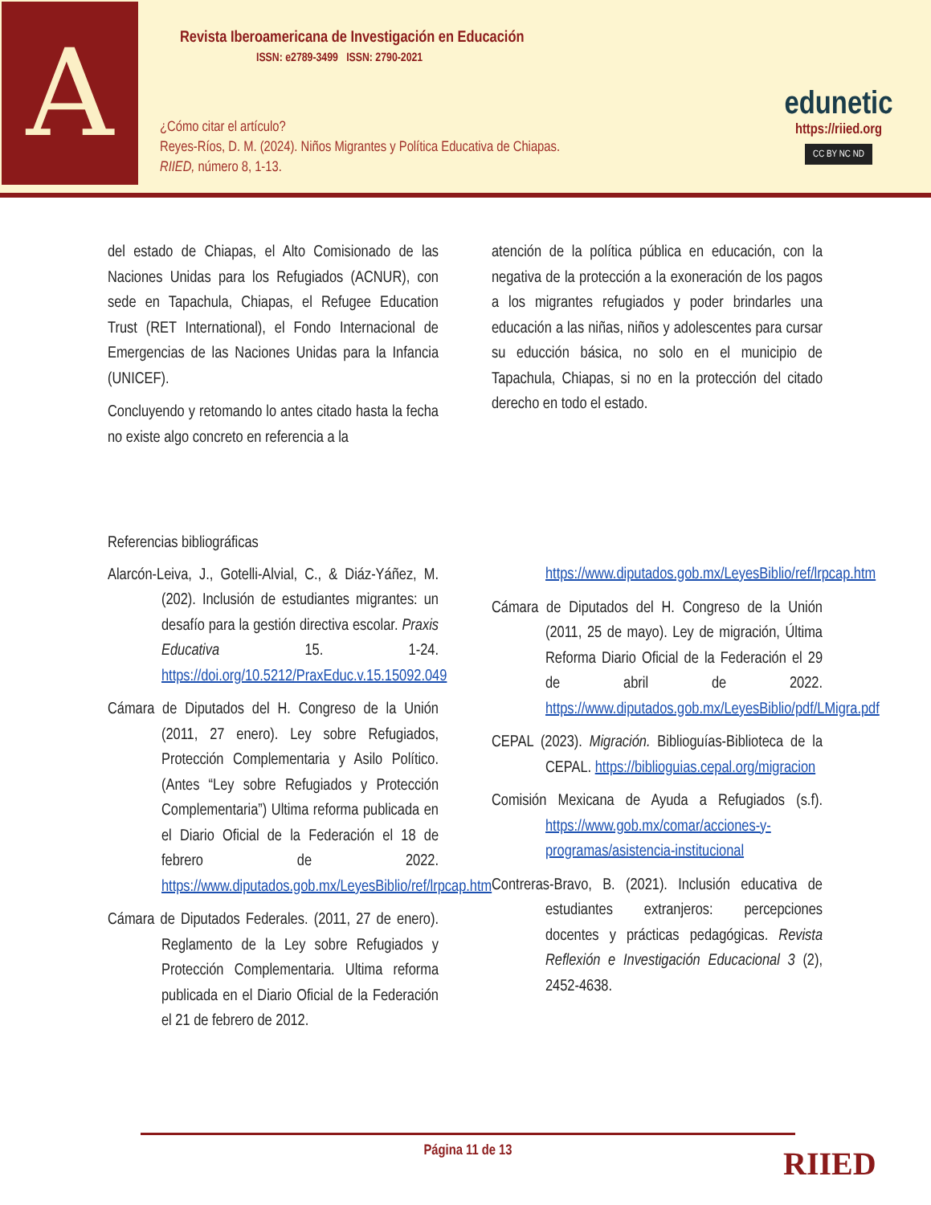A
Revista Iberoamericana de Investigación en Educación
ISSN: e2789-3499 ISSN: 2790-2021
¿Cómo citar el artículo?
Reyes-Ríos, D. M. (2024). Niños Migrantes y Política Educativa de Chiapas.
RIIED, número 8, 1-13.
edunetic
https://riied.org
CC BY NC ND
del estado de Chiapas, el Alto Comisionado de las Naciones Unidas para los Refugiados (ACNUR), con sede en Tapachula, Chiapas, el Refugee Education Trust (RET International), el Fondo Internacional de Emergencias de las Naciones Unidas para la Infancia (UNICEF).
Concluyendo y retomando lo antes citado hasta la fecha no existe algo concreto en referencia a la
atención de la política pública en educación, con la negativa de la protección a la exoneración de los pagos a los migrantes refugiados y poder brindarles una educación a las niñas, niños y adolescentes para cursar su educción básica, no solo en el municipio de Tapachula, Chiapas, si no en la protección del citado derecho en todo el estado.
Referencias bibliográficas
Alarcón-Leiva, J., Gotelli-Alvial, C., & Diáz-Yáñez, M. (202). Inclusión de estudiantes migrantes: un desafío para la gestión directiva escolar. Praxis Educativa 15. 1-24. https://doi.org/10.5212/PraxEduc.v.15.15092.049
Cámara de Diputados del H. Congreso de la Unión (2011, 27 enero). Ley sobre Refugiados, Protección Complementaria y Asilo Político. (Antes “Ley sobre Refugiados y Protección Complementaria”) Ultima reforma publicada en el Diario Oficial de la Federación el 18 de febrero de 2022. https://www.diputados.gob.mx/LeyesBiblio/ref/lrpcap.htm
Cámara de Diputados Federales. (2011, 27 de enero). Reglamento de la Ley sobre Refugiados y Protección Complementaria. Ultima reforma publicada en el Diario Oficial de la Federación el 21 de febrero de 2012.
https://www.diputados.gob.mx/LeyesBiblio/ref/lrpcap.htm
Cámara de Diputados del H. Congreso de la Unión (2011, 25 de mayo). Ley de migración, Última Reforma Diario Oficial de la Federación el 29 de abril de 2022. https://www.diputados.gob.mx/LeyesBiblio/pdf/LMigra.pdf
CEPAL (2023). Migración. Biblioguías-Biblioteca de la CEPAL. https://biblioguias.cepal.org/migracion
Comisión Mexicana de Ayuda a Refugiados (s.f). https://www.gob.mx/comar/acciones-y-programas/asistencia-institucional
Contreras-Bravo, B. (2021). Inclusión educativa de estudiantes extranjeros: percepciones docentes y prácticas pedagógicas. Revista Reflexión e Investigación Educacional 3 (2), 2452-4638.
Página 11 de 13
RIIED